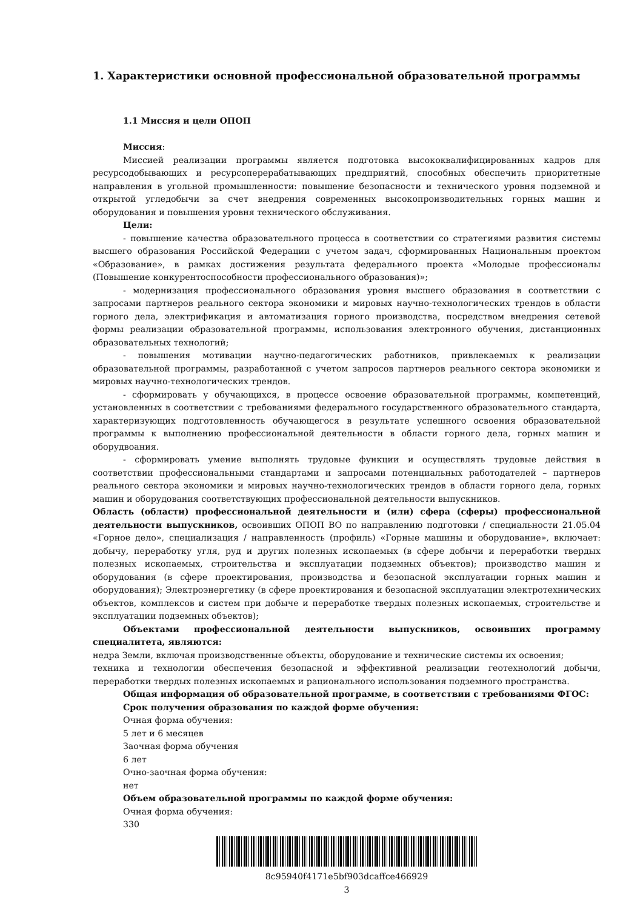1. Характеристики основной профессиональной образовательной программы
1.1 Миссия и цели ОПОП
Миссия:
Миссией реализации программы является подготовка высококвалифицированных кадров для ресурсодобывающих и ресурсоперерабатывающих предприятий, способных обеспечить приоритетные направления в угольной промышленности: повышение безопасности и технического уровня подземной и открытой угледобычи за счет внедрения современных высокопроизводительных горных машин и оборудования и повышения уровня технического обслуживания.
Цели:
- повышение качества образовательного процесса в соответствии со стратегиями развития системы высшего образования Российской Федерации с учетом задач, сформированных Национальным проектом «Образование», в рамках достижения результата федерального проекта «Молодые профессионалы (Повышение конкурентоспособности профессионального образования)»;
- модернизация профессионального образования уровня высшего образования в соответствии с запросами партнеров реального сектора экономики и мировых научно-технологических трендов в области горного дела, электрификация и автоматизация горного производства, посредством внедрения сетевой формы реализации образовательной программы, использования электронного обучения, дистанционных образовательных технологий;
- повышения мотивации научно-педагогических работников, привлекаемых к реализации образовательной программы, разработанной с учетом запросов партнеров реального сектора экономики и мировых научно-технологических трендов.
- сформировать у обучающихся, в процессе освоение образовательной программы, компетенций, установленных в соответствии с требованиями федерального государственного образовательного стандарта, характеризующих подготовленность обучающегося в результате успешного освоения образовательной программы к выполнению профессиональной деятельности в области горного дела, горных машин и оборудвоания.
- сформировать умение выполнять трудовые функции и осуществлять трудовые действия в соответствии профессиональными стандартами и запросами потенциальных работодателей – партнеров реального сектора экономики и мировых научно-технологических трендов в области горного дела, горных машин и оборудования соответствующих профессиональной деятельности выпускников.
Область (области) профессиональной деятельности и (или) сфера (сферы) профессиональной деятельности выпускников, освоивших ОПОП ВО по направлению подготовки / специальности 21.05.04 «Горное дело», специализация / направленность (профиль) «Горные машины и оборудование», включает: добычу, переработку угля, руд и других полезных ископаемых (в сфере добычи и переработки твердых полезных ископаемых, строительства и эксплуатации подземных объектов); производство машин и оборудования (в сфере проектирования, производства и безопасной эксплуатации горных машин и оборудования); Электроэнергетику (в сфере проектирования и безопасной эксплуатации электротехнических объектов, комплексов и систем при добыче и переработке твердых полезных ископаемых, строительстве и эксплуатации подземных объектов);
Объектами профессиональной деятельности выпускников, освоивших программу специалитета, являются:
недра Земли, включая производственные объекты, оборудование и технические системы их освоения;
техника и технологии обеспечения безопасной и эффективной реализации геотехнологий добычи, переработки твердых полезных ископаемых и рационального использования подземного пространства.
Общая информация об образовательной программе, в соответствии с требованиями ФГОС:
Срок получения образования по каждой форме обучения:
Очная форма обучения:
5 лет и 6 месяцев
Заочная форма обучения
6 лет
Очно-заочная форма обучения:
нет
Объем образовательной программы по каждой форме обучения:
Очная форма обучения:
330
8c95940f4171e5bf903dcaffce466929
3